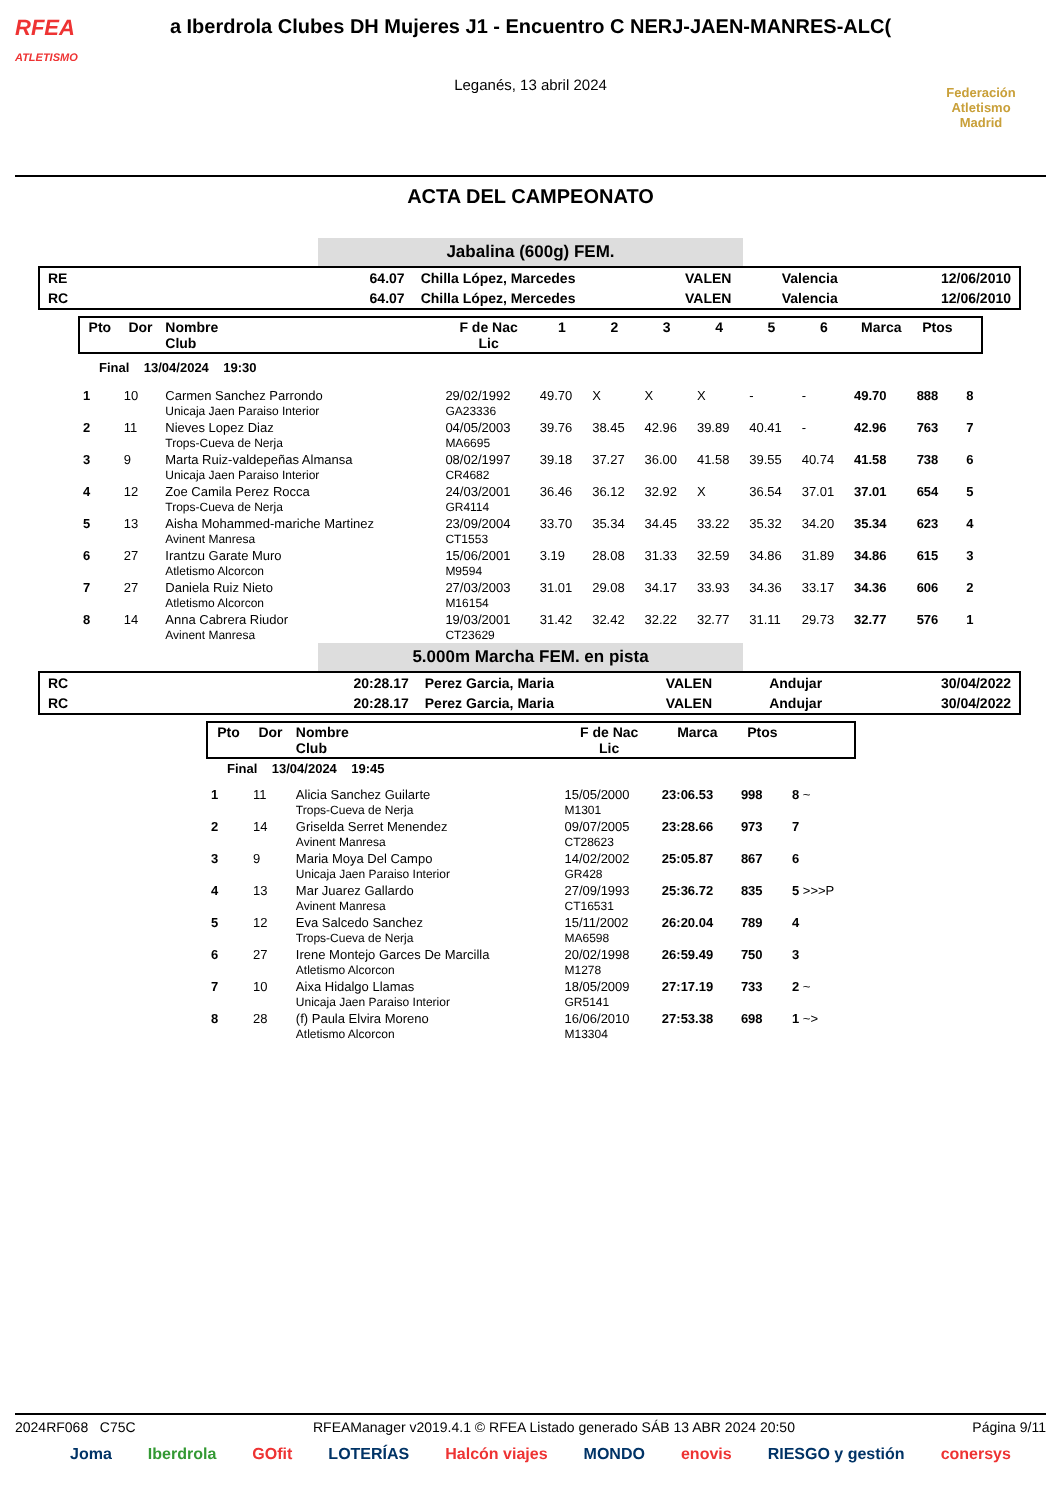RFEA
ATLETISMO
a Iberdrola Clubes DH Mujeres J1 - Encuentro C NERJ-JAEN-MANRES-ALC(
Leganés, 13 abril 2024
Federación Atletismo
Madrid
ACTA DEL CAMPEONATO
Jabalina (600g) FEM.
| RE | 64.07 | Chilla López, Marcedes | VALEN | Valencia | 12/06/2010 |
| RC | 64.07 | Chilla López, Mercedes | VALEN | Valencia | 12/06/2010 |
| Pto | Dor | Nombre Club | F de Nac Lic | 1 | 2 | 3 | 4 | 5 | 6 | Marca | Ptos | |
| --- | --- | --- | --- | --- | --- | --- | --- | --- | --- | --- | --- | --- |
| Final 13/04/2024 19:30 | | | | | | | | | | | | |
| 1 | 10 | Carmen Sanchez Parrondo Unicaja Jaen Paraiso Interior | 29/02/1992 GA23336 | 49.70 | X | X | X | - | - | 49.70 | 888 | 8 |
| 2 | 11 | Nieves Lopez Diaz Trops-Cueva de Nerja | 04/05/2003 MA6695 | 39.76 | 38.45 | 42.96 | 39.89 | 40.41 | - | 42.96 | 763 | 7 |
| 3 | 9 | Marta Ruiz-valdepeñas Almansa Unicaja Jaen Paraiso Interior | 08/02/1997 CR4682 | 39.18 | 37.27 | 36.00 | 41.58 | 39.55 | 40.74 | 41.58 | 738 | 6 |
| 4 | 12 | Zoe Camila Perez Rocca Trops-Cueva de Nerja | 24/03/2001 GR4114 | 36.46 | 36.12 | 32.92 | X | 36.54 | 37.01 | 37.01 | 654 | 5 |
| 5 | 13 | Aisha Mohammed-mariche Martinez Avinent Manresa | 23/09/2004 CT1553 | 33.70 | 35.34 | 34.45 | 33.22 | 35.32 | 34.20 | 35.34 | 623 | 4 |
| 6 | 27 | Irantzu Garate Muro Atletismo Alcorcon | 15/06/2001 M9594 | 3.19 | 28.08 | 31.33 | 32.59 | 34.86 | 31.89 | 34.86 | 615 | 3 |
| 7 | 27 | Daniela Ruiz Nieto Atletismo Alcorcon | 27/03/2003 M16154 | 31.01 | 29.08 | 34.17 | 33.93 | 34.36 | 33.17 | 34.36 | 606 | 2 |
| 8 | 14 | Anna Cabrera Riudor Avinent Manresa | 19/03/2001 CT23629 | 31.42 | 32.42 | 32.22 | 32.77 | 31.11 | 29.73 | 32.77 | 576 | 1 |
5.000m Marcha FEM. en pista
| RC | 20:28.17 | Perez Garcia, Maria | VALEN | Andujar | 30/04/2022 |
| RC | 20:28.17 | Perez Garcia, Maria | VALEN | Andujar | 30/04/2022 |
| Pto | Dor | Nombre Club | F de Nac Lic | Marca | Ptos | |
| --- | --- | --- | --- | --- | --- | --- |
| Final 13/04/2024 19:45 | | | | | | |
| 1 | 11 | Alicia Sanchez Guilarte Trops-Cueva de Nerja | 15/05/2000 M1301 | 23:06.53 | 998 | 8 ~ |
| 2 | 14 | Griselda Serret Menendez Avinent Manresa | 09/07/2005 CT28623 | 23:28.66 | 973 | 7 |
| 3 | 9 | Maria Moya Del Campo Unicaja Jaen Paraiso Interior | 14/02/2002 GR428 | 25:05.87 | 867 | 6 |
| 4 | 13 | Mar Juarez Gallardo Avinent Manresa | 27/09/1993 CT16531 | 25:36.72 | 835 | 5 >>>P |
| 5 | 12 | Eva Salcedo Sanchez Trops-Cueva de Nerja | 15/11/2002 MA6598 | 26:20.04 | 789 | 4 |
| 6 | 27 | Irene Montejo Garces De Marcilla Atletismo Alcorcon | 20/02/1998 M1278 | 26:59.49 | 750 | 3 |
| 7 | 10 | Aixa Hidalgo Llamas Unicaja Jaen Paraiso Interior | 18/05/2009 GR5141 | 27:17.19 | 733 | 2 ~ |
| 8 | 28 | (f) Paula Elvira Moreno Atletismo Alcorcon | 16/06/2010 M13304 | 27:53.38 | 698 | 1 ~> |
2024RF068 C75C RFEAManager v2019.4.1 © RFEA Listado generado SÁB 13 ABR 2024 20:50 Página 9/11
Joma Iberdrola GOfit LOTERÍAS Halcón viajes MONDO enovis RIESGO y gestión conersys